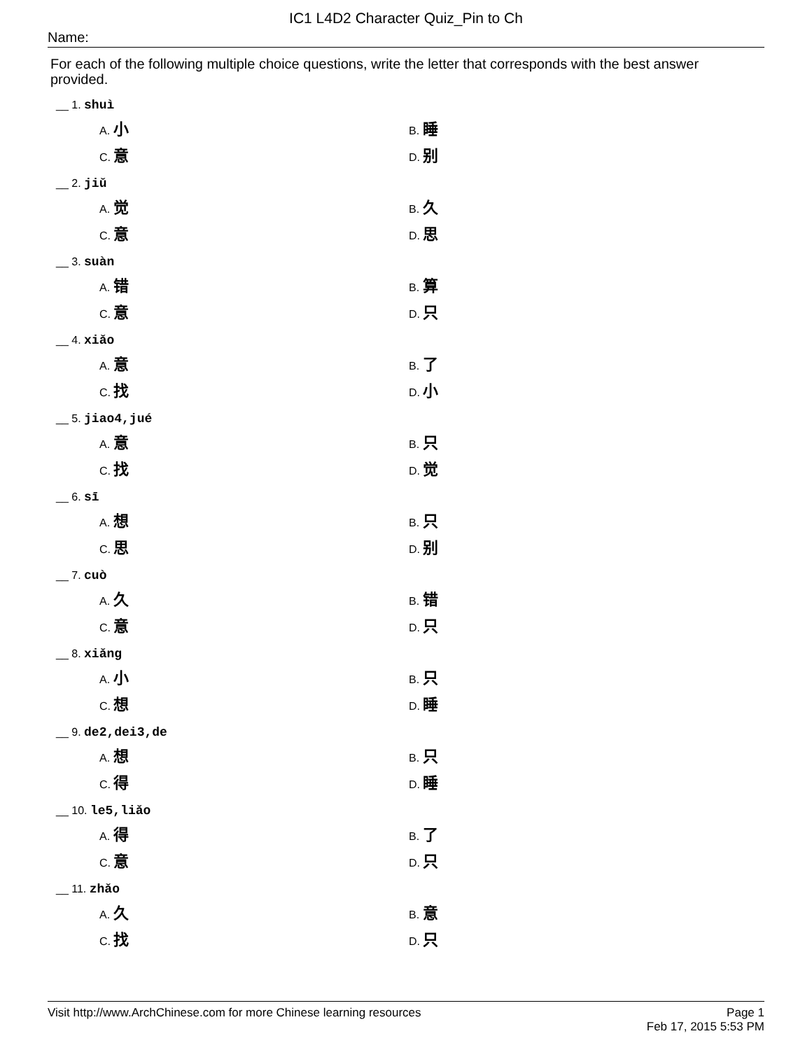IC1 L4D2 Character Quiz_Pin to Ch
Name:
For each of the following multiple choice questions, write the letter that corresponds with the best answer provided.
__ 1. shuì
A. 小 B. 睡 C. 意 D. 别
__ 2. jiǔ
A. 觉 B. 久 C. 意 D. 思
__ 3. suàn
A. 错 B. 算 C. 意 D. 只
__ 4. xiǎo
A. 意 B. 了 C. 找 D. 小
__ 5. jiao4,jué
A. 意 B. 只 C. 找 D. 觉
__ 6. sī
A. 想 B. 只 C. 思 D. 别
__ 7. cuò
A. 久 B. 错 C. 意 D. 只
__ 8. xiǎng
A. 小 B. 只 C. 想 D. 睡
__ 9. de2,dei3,de
A. 想 B. 只 C. 得 D. 睡
__ 10. le5,liǎo
A. 得 B. 了 C. 意 D. 只
__ 11. zhǎo
A. 久 B. 意 C. 找 D. 只
Page 1
Feb 17, 2015 5:53 PM Visit http://www.ArchChinese.com for more Chinese learning resources